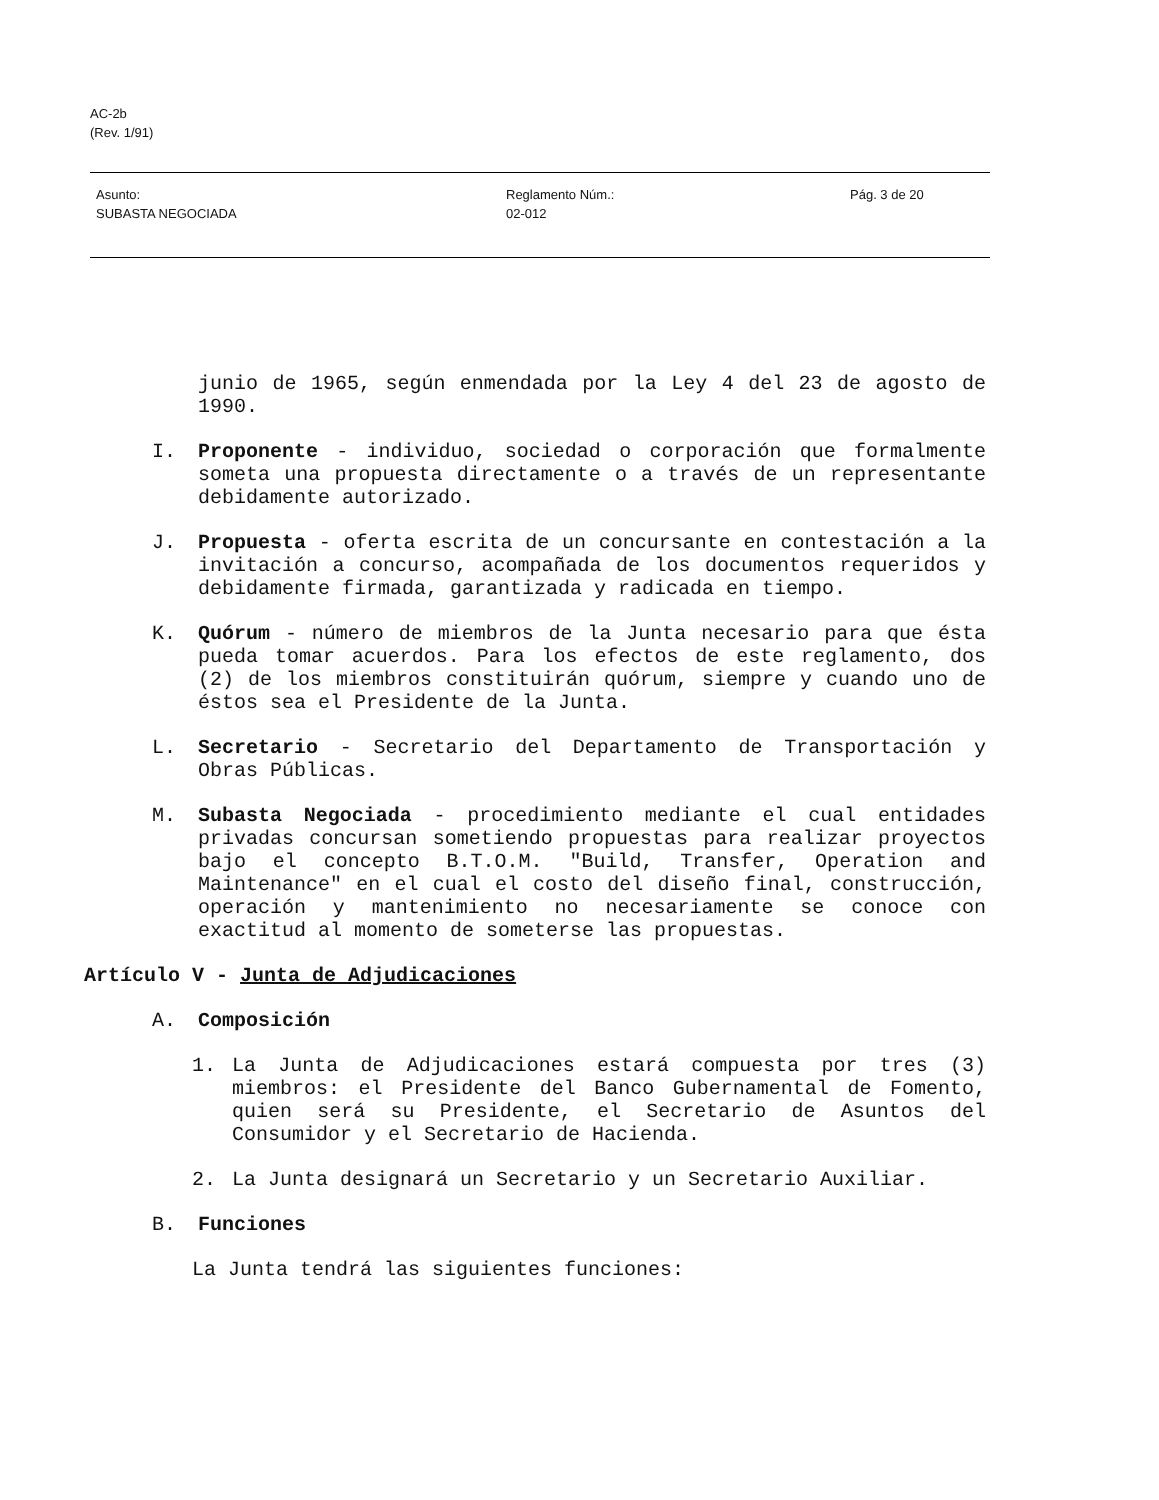AC-2b
(Rev. 1/91)
Asunto:
SUBASTA NEGOCIADA
Reglamento Núm.:
02-012
Pág. 3 de 20
junio de 1965, según enmendada por la Ley 4 del 23 de agosto de 1990.
I. Proponente - individuo, sociedad o corporación que formalmente someta una propuesta directamente o a través de un representante debidamente autorizado.
J. Propuesta - oferta escrita de un concursante en contestación a la invitación a concurso, acompañada de los documentos requeridos y debidamente firmada, garantizada y radicada en tiempo.
K. Quórum - número de miembros de la Junta necesario para que ésta pueda tomar acuerdos. Para los efectos de este reglamento, dos (2) de los miembros constituirán quórum, siempre y cuando uno de éstos sea el Presidente de la Junta.
L. Secretario - Secretario del Departamento de Transportación y Obras Públicas.
M. Subasta Negociada - procedimiento mediante el cual entidades privadas concursan sometiendo propuestas para realizar proyectos bajo el concepto B.T.O.M. "Build, Transfer, Operation and Maintenance" en el cual el costo del diseño final, construcción, operación y mantenimiento no necesariamente se conoce con exactitud al momento de someterse las propuestas.
Artículo V - Junta de Adjudicaciones
A. Composición
1. La Junta de Adjudicaciones estará compuesta por tres (3) miembros: el Presidente del Banco Gubernamental de Fomento, quien será su Presidente, el Secretario de Asuntos del Consumidor y el Secretario de Hacienda.
2. La Junta designará un Secretario y un Secretario Auxiliar.
B. Funciones
La Junta tendrá las siguientes funciones: